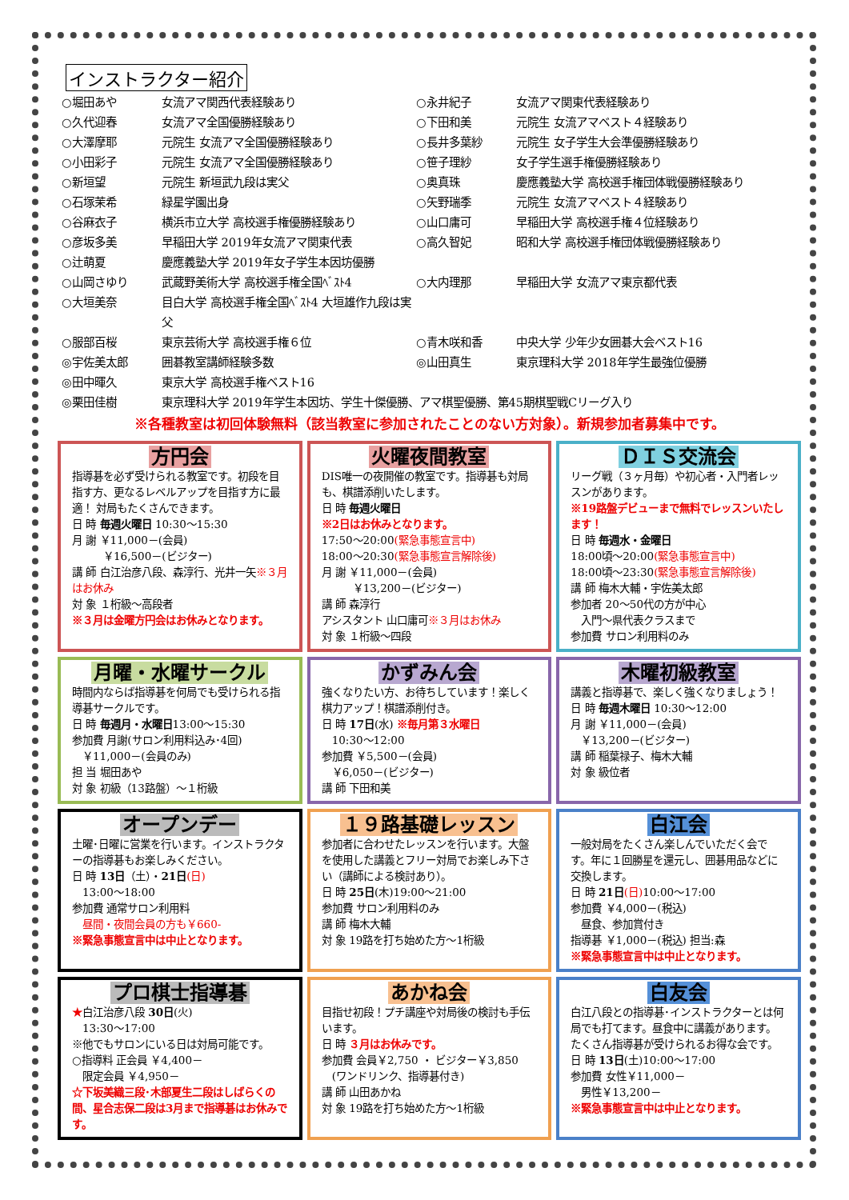インストラクター紹介
○堀田あや 女流アマ関西代表経験あり ○永井紀子 女流アマ関東代表経験あり ○久代迎春 女流アマ全国優勝経験あり ○下田和美 元院生 女流アマベスト４経験あり ○大澤摩耶 元院生 女流アマ全国優勝経験あり ○長井多葉紗 元院生 女子学生大会準優勝経験あり ○小田彩子 元院生 女流アマ全国優勝経験あり ○笹子理紗 女子学生選手権優勝経験あり ○新垣望 元院生 新垣武九段は実父 ○奥真珠 慶應義塾大学 高校選手権団体戦優勝経験あり ○石塚茉希 緑星学園出身 ○矢野瑞季 元院生 女流アマベスト４経験あり ○谷麻衣子 横浜市立大学 高校選手権優勝経験あり ○山口庸可 早稲田大学 高校選手権４位経験あり ○彦坂多美 早稲田大学 2019年女流アマ関東代表 ○高久智妃 昭和大学 高校選手権団体戦優勝経験あり ○辻萌夏 慶應義塾大学 2019年女子学生本因坊優勝 ○山岡さゆり 武蔵野美術大学 高校選手権全国ﾍﾞｽﾄ4 ○大内理那 早稲田大学 女流アマ東京都代表 ○大垣美奈 目白大学 高校選手権全国ﾍﾞｽﾄ4 大垣雄作九段は実父 ○服部百桜 東京芸術大学 高校選手権６位 ○青木咲和香 中央大学 少年少女囲碁大会ベスト16 ◎宇佐美太郎 囲碁教室講師経験多数 ◎山田真生 東京理科大学 2018年学生最強位優勝 ◎田中暉久 東京大学 高校選手権ベスト16 ◎栗田佳樹 東京理科大学 2019年学生本因坊、学生十傑優勝、アマ棋聖優勝、第45期棋聖戦Cリーグ入り
※各種教室は初回体験無料（該当教室に参加されたことのない方対象）。新規参加者募集中です。
方円会
指導碁を必ず受けられる教室です。初段を目指す方、更なるレベルアップを目指す方に最適！ 対局もたくさんできます。
日 時 毎週火曜日 10:30～15:30
月 謝 ￥11,000－(会員)
　　　￥16,500－(ビジター)
講 師 白江治彦八段、森淳行、光井一矢※３月はお休み
対 象 １桁級～高段者
※３月は金曜方円会はお休みとなります。
火曜夜間教室
DIS唯一の夜開催の教室です。指導碁も対局も、棋譜添削いたします。
日 時 毎週火曜日
※2日はお休みとなります。
17:50～20:00(緊急事態宣言中)
18:00～20:30(緊急事態宣言解除後)
月 謝 ￥11,000－(会員)
　　　￥13,200－(ビジター)
講 師 森淳行
アシスタント 山口庸可※３月はお休み
対 象 １桁級～四段
ＤＩＳ交流会
リーグ戦（３ヶ月毎）や初心者・入門者レッスンがあります。
※19路盤デビューまで無料でレッスンいたします！
日 時 毎週水・金曜日
18:00頃～20:00(緊急事態宣言中)
18:00頃～23:30(緊急事態宣言解除後)
講 師 梅木大輔・宇佐美太郎
参加者 20～50代の方が中心
　入門～県代表クラスまで
参加費 サロン利用料のみ
月曜・水曜サークル
時間内ならば指導碁を何局でも受けられる指導碁サークルです。
日 時 毎週月・水曜日13:00～15:30
参加費 月謝(サロン利用料込み･4回)
　￥11,000－(会員のみ)
担 当 堀田あや
対 象 初級（13路盤）～１桁級
かずみん会
強くなりたい方、お待ちしています！楽しく棋力アップ！棋譜添削付き。
日 時 17日(水) ※毎月第３水曜日
　10:30～12:00
参加費 ￥5,500－(会員)
　￥6,050－(ビジター)
講 師 下田和美
木曜初級教室
講義と指導碁で、楽しく強くなりましょう！
日 時 毎週木曜日 10:30～12:00
月 謝 ￥11,000－(会員)
　￥13,200－(ビジター)
講 師 稲葉禄子、梅木大輔
対 象 級位者
オープンデー
土曜･日曜に営業を行います。インストラクターの指導碁もお楽しみください。
日 時 13日（土）・21日(日)
　13:00～18:00
参加費 通常サロン利用料
　昼間・夜間会員の方も￥660-
※緊急事態宣言中は中止となります。
１９路基礎レッスン
参加者に合わせたレッスンを行います。大盤を使用した講義とフリー対局でお楽しみ下さい（講師による検討あり）。
日 時 25日(木)19:00～21:00
参加費 サロン利用料のみ
講 師 梅木大輔
対 象 19路を打ち始めた方～1桁級
白江会
一般対局をたくさん楽しんでいただく会です。年に１回勝星を還元し、囲碁用品などに交換します。
日 時 21日(日) 10:00～17:00
参加費 ￥4,000－(税込)
　昼食、参加賞付き
指導碁 ￥1,000－(税込) 担当:森
※緊急事態宣言中は中止となります。
プロ棋士指導碁
★白江治彦八段 30日(火)
　13:30～17:00
※他でもサロンにいる日は対局可能です。
○指導料 正会員 ￥4,400－
　限定会員 ￥4,950－
☆下坂美織三段･木部夏生二段はしばらくの間、星合志保二段は3月まで指導碁はお休みです。
あかね会
目指せ初段！プチ講座や対局後の検討も手伝います。
日 時 ３月はお休みです。
参加費 会員￥2,750 ・ ビジター￥3,850
　(ワンドリンク、指導碁付き)
講 師 山田あかね
対 象 19路を打ち始めた方～1桁級
白友会
白江八段との指導碁･インストラクターとは何局でも打てます。昼食中に講義があります。たくさん指導碁が受けられるお得な会です。
日 時 13日(土)10:00～17:00
参加費 女性￥11,000－
　男性￥13,200－
※緊急事態宣言中は中止となります。